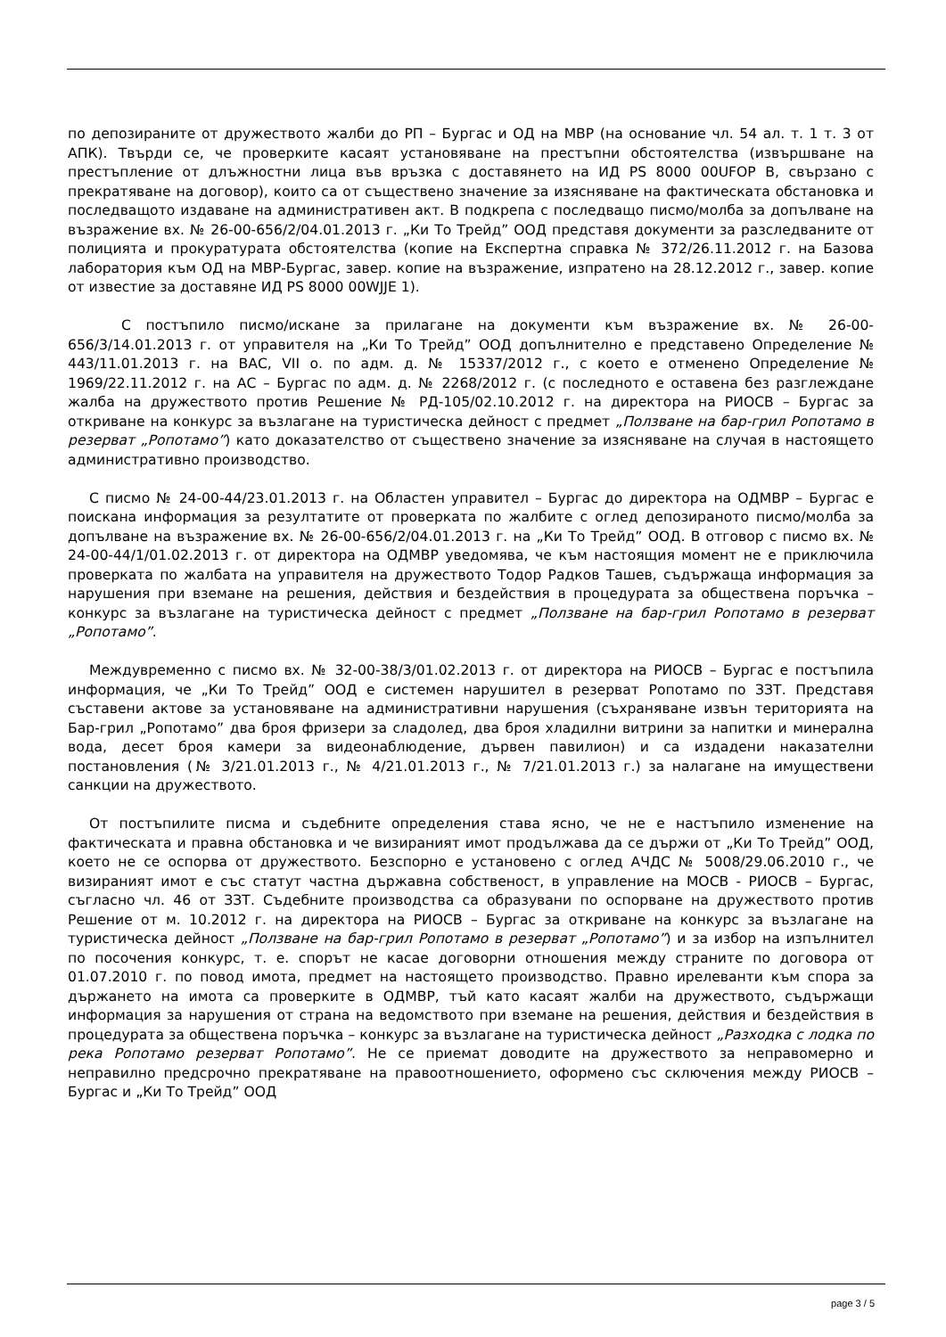по депозираните от дружеството жалби до РП – Бургас и ОД на МВР (на основание чл. 54 ал. т. 1 т. 3 от АПК). Твърди се, че проверките касаят установяване на престъпни обстоятелства (извършване на престъпление от длъжностни лица във връзка с доставянето на ИД PS 8000 00UFOP В, свързано с прекратяване на договор), които са от съществено значение за изясняване на фактическата обстановка и последващото издаване на административен акт. В подкрепа с последващо писмо/молба за допълване на възражение вх. № 26-00-656/2/04.01.2013 г. „Ки То Трейд” ООД представя документи за разследваните от полицията и прокуратурата обстоятелства (копие на Експертна справка № 372/26.11.2012 г. на Базова лаборатория към ОД на МВР-Бургас, завер. копие на възражение, изпратено на 28.12.2012 г., завер. копие от известие за доставяне ИД PS 8000 00WJJE 1).
С постъпило писмо/искане за прилагане на документи към възражение вх. № 26-00-656/3/14.01.2013 г. от управителя на „Ки То Трейд” ООД допълнително е представено Определение № 443/11.01.2013 г. на ВАС, VII о. по адм. д. № 15337/2012 г., с което е отменено Определение № 1969/22.11.2012 г. на АС – Бургас по адм. д. № 2268/2012 г. (с последното е оставена без разглеждане жалба на дружеството против Решение № РД-105/02.10.2012 г. на директора на РИОСВ – Бургас за откриване на конкурс за възлагане на туристическа дейност с предмет „Ползване на бар-грил Ропотамо в резерват „Ропотамо”) като доказателство от съществено значение за изясняване на случая в настоящето административно производство.
С писмо № 24-00-44/23.01.2013 г. на Областен управител – Бургас до директора на ОДМВР – Бургас е поискана информация за резултатите от проверката по жалбите с оглед депозираното писмо/молба за допълване на възражение вх. № 26-00-656/2/04.01.2013 г. на „Ки То Трейд” ООД. В отговор с писмо вх. № 24-00-44/1/01.02.2013 г. от директора на ОДМВР уведомява, че към настоящия момент не е приключила проверката по жалбата на управителя на дружеството Тодор Радков Ташев, съдържаща информация за нарушения при вземане на решения, действия и бездействия в процедурата за обществена поръчка – конкурс за възлагане на туристическа дейност с предмет „Ползване на бар-грил Ропотамо в резерват „Ропотамо”.
Междувременно с писмо вх. № 32-00-38/3/01.02.2013 г. от директора на РИОСВ – Бургас е постъпила информация, че „Ки То Трейд” ООД е системен нарушител в резерват Ропотамо по ЗЗТ. Представя съставени актове за установяване на административни нарушения (съхраняване извън територията на Бар-грил „Ропотамо” два броя фризери за сладолед, два броя хладилни витрини за напитки и минерална вода, десет броя камери за видеонаблюдение, дървен павилион) и са издадени наказателни постановления (№ 3/21.01.2013 г., № 4/21.01.2013 г., № 7/21.01.2013 г.) за налагане на имуществени санкции на дружеството.
От постъпилите писма и съдебните определения става ясно, че не е настъпило изменение на фактическата и правна обстановка и че визираният имот продължава да се държи от „Ки То Трейд” ООД, което не се оспорва от дружеството. Безспорно е установено с оглед АЧДС № 5008/29.06.2010 г., че визираният имот е със статут частна държавна собственост, в управление на МОСВ - РИОСВ – Бургас, съгласно чл. 46 от ЗЗТ. Съдебните производства са образувани по оспорване на дружеството против Решение от м. 10.2012 г. на директора на РИОСВ – Бургас за откриване на конкурс за възлагане на туристическа дейност „Ползване на бар-грил Ропотамо в резерват „Ропотамо”) и за избор на изпълнител по посочения конкурс, т. е. спорът не касае договорни отношения между страните по договора от 01.07.2010 г. по повод имота, предмет на настоящето производство. Правно ирелеванти към спора за държането на имота са проверките в ОДМВР, тъй като касаят жалби на дружеството, съдържащи информация за нарушения от страна на ведомството при вземане на решения, действия и бездействия в процедурата за обществена поръчка – конкурс за възлагане на туристическа дейност „Разходка с лодка по река Ропотамо резерват Ропотамо”. Не се приемат доводите на дружеството за неправомерно и неправилно предсрочно прекратяване на правоотношението, оформено със сключения между РИОСВ – Бургас и „Ки То Трейд” ООД
page 3 / 5